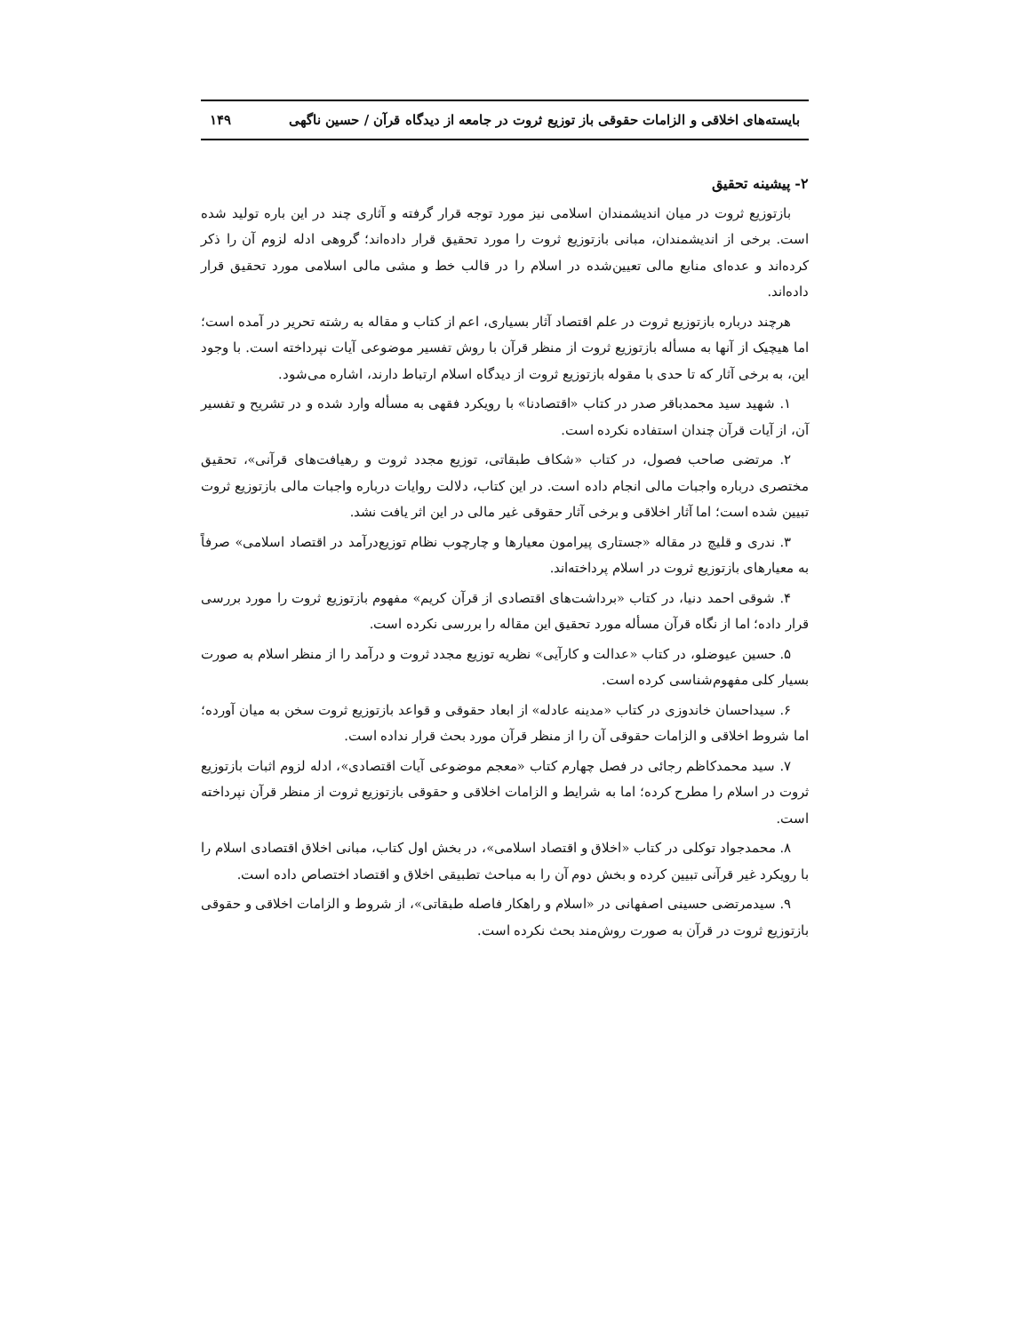بایسته‌های اخلاقی و الزامات حقوقی باز توزیع ثروت در جامعه از دیدگاه قرآن / حسین ناگهی ۱۴۹
۲- پیشینه تحقیق
بازتوزیع ثروت در میان اندیشمندان اسلامی نیز مورد توجه قرار گرفته و آثاری چند در این باره تولید شده است. برخی از اندیشمندان، مبانی بازتوزیع ثروت را مورد تحقیق قرار داده‌اند؛ گروهی ادله لزوم آن را ذکر کرده‌اند و عده‌ای منابع مالی تعیین‌شده در اسلام را در قالب خط و مشی مالی اسلامی مورد تحقیق قرار داده‌اند.
هرچند درباره بازتوزیع ثروت در علم اقتصاد آثار بسیاری، اعم از کتاب و مقاله به رشته تحریر در آمده است؛ اما هیچیک از آنها به مسأله بازتوزیع ثروت از منظر قرآن با روش تفسیر موضوعی آیات نپرداخته است. با وجود این، به برخی آثار که تا حدی با مقوله بازتوزیع ثروت از دیدگاه اسلام ارتباط دارند، اشاره می‌شود.
۱. شهید سید محمدباقر صدر در کتاب «اقتصادنا» با رویکرد فقهی به مسأله وارد شده و در تشریح و تفسیر آن، از آیات قرآن چندان استفاده نکرده است.
۲. مرتضی صاحب فصول، در کتاب «شکاف طبقاتی، توزیع مجدد ثروت و رهیافت‌های قرآنی»، تحقیق مختصری درباره واجبات مالی انجام داده است. در این کتاب، دلالت روایات درباره واجبات مالی بازتوزیع ثروت تبیین شده است؛ اما آثار اخلاقی و برخی آثار حقوقی غیر مالی در این اثر یافت نشد.
۳. ندری و قلیچ در مقاله «جستاری پیرامون معیارها و چارچوب نظام توزیع‌درآمد در اقتصاد اسلامی» صرفاً به معیارهای بازتوزیع ثروت در اسلام پرداخته‌اند.
۴. شوقی احمد دنیا، در کتاب «برداشت‌های اقتصادی از قرآن کریم» مفهوم بازتوزیع ثروت را مورد بررسی قرار داده؛ اما از نگاه قرآن مسأله مورد تحقیق این مقاله را بررسی نکرده است.
۵. حسین عیوضلو، در کتاب «عدالت و کارآیی» نظریه توزیع مجدد ثروت و درآمد را از منظر اسلام به صورت بسیار کلی مفهوم‌شناسی کرده است.
۶. سیداحسان خاندوزی در کتاب «مدینه عادله» از ابعاد حقوقی و قواعد بازتوزیع ثروت سخن به میان آورده؛ اما شروط اخلاقی و الزامات حقوقی آن را از منظر قرآن مورد بحث قرار نداده است.
۷. سید محمدکاظم رجائی در فصل چهارم کتاب «معجم موضوعی آیات اقتصادی»، ادله لزوم اثبات بازتوزیع ثروت در اسلام را مطرح کرده؛ اما به شرایط و الزامات اخلاقی و حقوقی بازتوزیع ثروت از منظر قرآن نپرداخته است.
۸. محمدجواد توکلی در کتاب «اخلاق و اقتصاد اسلامی»، در بخش اول کتاب، مبانی اخلاق اقتصادی اسلام را با رویکرد غیر قرآنی تبیین کرده و بخش دوم آن را به مباحث تطبیقی اخلاق و اقتصاد اختصاص داده است.
۹. سیدمرتضی حسینی اصفهانی در «اسلام و راهکار فاصله طبقاتی»، از شروط و الزامات اخلاقی و حقوقی بازتوزیع ثروت در قرآن به صورت روش‌مند بحث نکرده است.